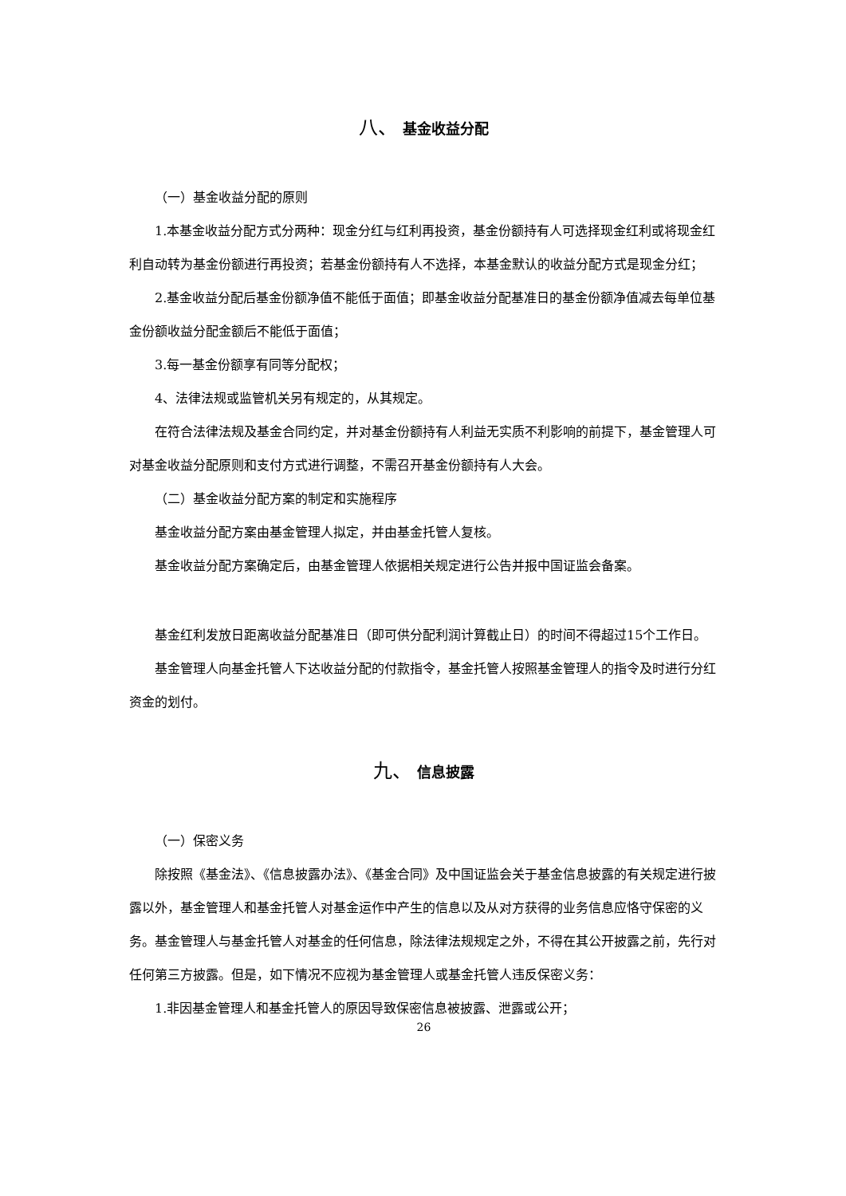八、 基金收益分配
（一）基金收益分配的原则
1.本基金收益分配方式分两种：现金分红与红利再投资，基金份额持有人可选择现金红利或将现金红利自动转为基金份额进行再投资；若基金份额持有人不选择，本基金默认的收益分配方式是现金分红；
2.基金收益分配后基金份额净值不能低于面值；即基金收益分配基准日的基金份额净值减去每单位基金份额收益分配金额后不能低于面值；
3.每一基金份额享有同等分配权；
4、法律法规或监管机关另有规定的，从其规定。
在符合法律法规及基金合同约定，并对基金份额持有人利益无实质不利影响的前提下，基金管理人可对基金收益分配原则和支付方式进行调整，不需召开基金份额持有人大会。
（二）基金收益分配方案的制定和实施程序
基金收益分配方案由基金管理人拟定，并由基金托管人复核。
基金收益分配方案确定后，由基金管理人依据相关规定进行公告并报中国证监会备案。
基金红利发放日距离收益分配基准日（即可供分配利润计算截止日）的时间不得超过15个工作日。
基金管理人向基金托管人下达收益分配的付款指令，基金托管人按照基金管理人的指令及时进行分红资金的划付。
九、 信息披露
（一）保密义务
除按照《基金法》、《信息披露办法》、《基金合同》及中国证监会关于基金信息披露的有关规定进行披露以外，基金管理人和基金托管人对基金运作中产生的信息以及从对方获得的业务信息应恪守保密的义务。基金管理人与基金托管人对基金的任何信息，除法律法规规定之外，不得在其公开披露之前，先行对任何第三方披露。但是，如下情况不应视为基金管理人或基金托管人违反保密义务：
1.非因基金管理人和基金托管人的原因导致保密信息被披露、泄露或公开；
26